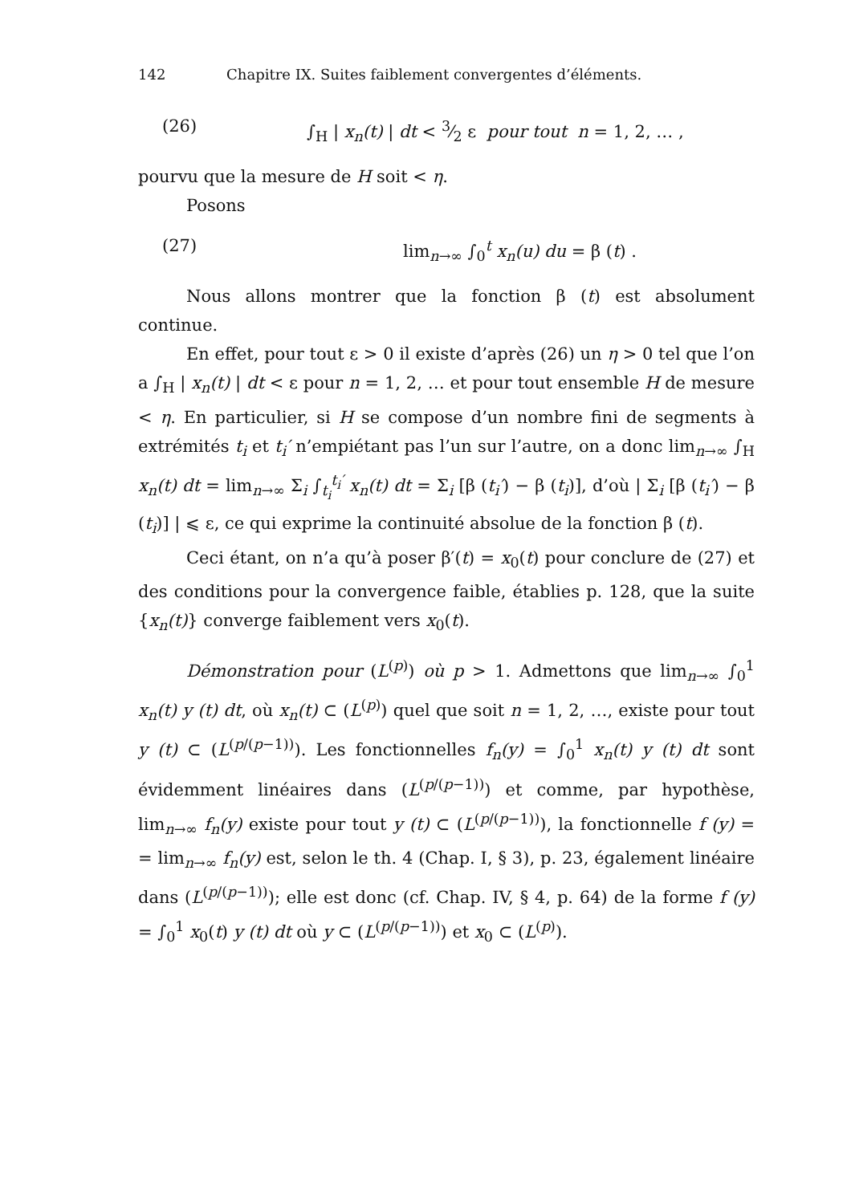142 Chapitre IX. Suites faiblement convergentes d’éléments.
(26) ∫<sub>H</sub> | x<sub>n</sub>(t) | dt < 3⁄2 ε pour tout n = 1, 2, … ,
pourvu que la mesure de H soit < η.
Posons
(27) lim<sub>n→∞</sub> ∫<sub>0</sub><sup>t</sup> x<sub>n</sub>(u) du = β (t) .
Nous allons montrer que la fonction β (t) est absolument continue.
En effet, pour tout ε > 0 il existe d’après (26) un η > 0 tel que l’on a ∫<sub>H</sub> | x<sub>n</sub>(t) | dt < ε pour n = 1, 2, … et pour tout ensemble H de mesure < η. En particulier, si H se compose d’un nombre fini de segments à extrémités t<sub>i</sub> et t<sub>i</sub>′ n’empiétant pas l’un sur l’autre, on a donc lim<sub>n→∞</sub> ∫<sub>H</sub> x<sub>n</sub>(t) dt = lim<sub>n→∞</sub> Σ<sub>i</sub> ∫<sub>t<sub>i</sub></sub><sup>t<sub>i</sub>′</sup> x<sub>n</sub>(t) dt = Σ<sub>i</sub> [β (t<sub>i</sub>′) − β (t<sub>i</sub>)], d’où | Σ<sub>i</sub> [β (t<sub>i</sub>′) − β (t<sub>i</sub>)] | ⩽ ε, ce qui exprime la continuité absolue de la fonction β (t).
Ceci étant, on n’a qu’à poser β′(t) = x<sub>0</sub>(t) pour conclure de (27) et des conditions pour la convergence faible, établies p. 128, que la suite {x<sub>n</sub>(t)} converge faiblement vers x<sub>0</sub>(t).
Démonstration pour (L<sup>(p)</sup>) où p > 1. Admettons que lim<sub>n→∞</sub> ∫<sub>0</sub><sup>1</sup> x<sub>n</sub>(t) y (t) dt, où x<sub>n</sub>(t) ⊂ (L<sup>(p)</sup>) quel que soit n = 1, 2, …, existe pour tout y (t) ⊂ (L<sup>(p/(p−1))</sup>). Les fonctionnelles f<sub>n</sub>(y) = ∫<sub>0</sub><sup>1</sup> x<sub>n</sub>(t) y (t) dt sont évidemment linéaires dans (L<sup>(p/(p−1))</sup>) et comme, par hypothèse, lim<sub>n→∞</sub> f<sub>n</sub>(y) existe pour tout y (t) ⊂ (L<sup>(p/(p−1))</sup>), la fonctionnelle f (y) = = lim<sub>n→∞</sub> f<sub>n</sub>(y) est, selon le th. 4 (Chap. I, § 3), p. 23, également linéaire dans (L<sup>(p/(p−1))</sup>); elle est donc (cf. Chap. IV, § 4, p. 64) de la forme f (y) = ∫<sub>0</sub><sup>1</sup> x<sub>0</sub>(t) y (t) dt où y ⊂ (L<sup>(p/(p−1))</sup>) et x<sub>0</sub> ⊂ (L<sup>(p)</sup>).